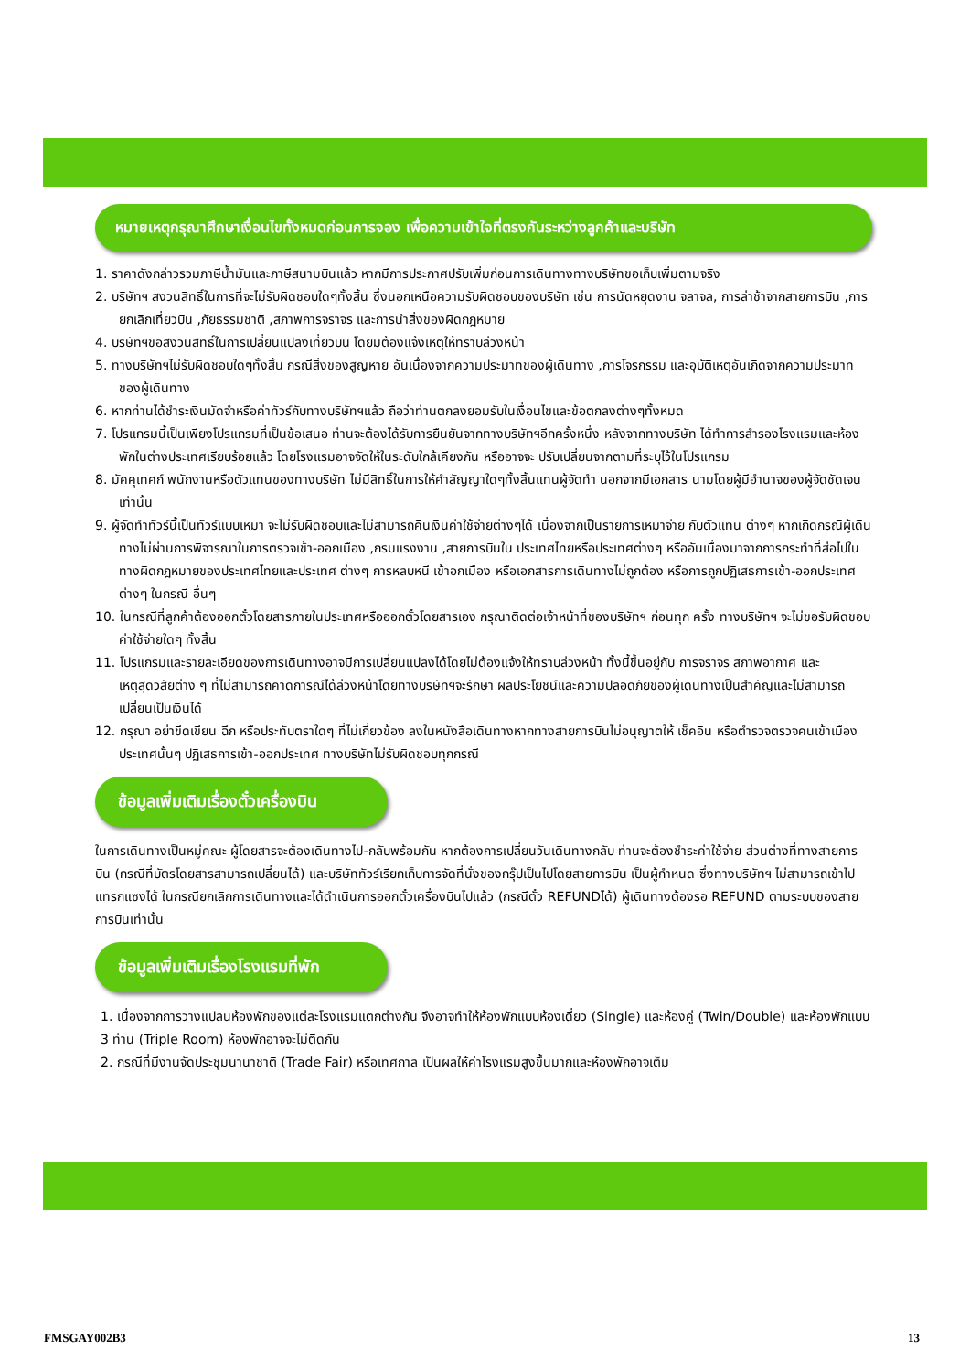หมายเหตุกรุณาศึกษาเงื่อนไขทั้งหมดก่อนการจอง เพื่อความเข้าใจที่ตรงกันระหว่างลูกค้าและบริษัท
1. ราคาดังกล่าวรวมภาษีน้ำมันและภาษีสนามบินแล้ว หากมีการประกาศปรับเพิ่มก่อนการเดินทางทางบริษัทขอเก็บเพิ่มตามจริง
2. บริษัทฯ สงวนสิทธิ์ในการที่จะไม่รับผิดชอบใดๆทั้งสิ้น ซึ่งนอกเหนือความรับผิดชอบของบริษัท เช่น การนัดหยุดงาน จลาจล, การล่าช้าจากสายการบิน ,การยกเลิกเที่ยวบิน ,ภัยธรรมชาติ ,สภาพการจราจร และการนำสิ่งของผิดกฎหมาย
4. บริษัทฯขอสงวนสิทธิ์ในการเปลี่ยนแปลงเที่ยวบิน โดยมิต้องแจ้งเหตุให้ทราบล่วงหน้า
5. ทางบริษัทฯไม่รับผิดชอบใดๆทั้งสิ้น กรณีสิ่งของสูญหาย อันเนื่องจากความประมาทของผู้เดินทาง ,การโจรกรรม และอุบัติเหตุอันเกิดจากความประมาทของผู้เดินทาง
6. หากท่านได้ชำระเงินมัดจำหรือค่าทัวร์กับทางบริษัทฯแล้ว ถือว่าท่านตกลงยอมรับในเงื่อนไขและข้อตกลงต่างๆทั้งหมด
7. โปรแกรมนี้เป็นเพียงโปรแกรมที่เป็นข้อเสนอ ท่านจะต้องได้รับการยืนยันจากทางบริษัทฯอีกครั้งหนึ่ง หลังจากทางบริษัท ได้ทำการสำรองโรงแรมและห้องพักในต่างประเทศเรียบร้อยแล้ว โดยโรงแรมอาจจัดให้ในระดับใกล้เคียงกัน หรืออาจจะ ปรับเปลี่ยนจากตามที่ระบุไว้ในโปรแกรม
8. มัคคุเทศก์ พนักงานหรือตัวแทนของทางบริษัท ไม่มีสิทธิ์ในการให้คำสัญญาใดๆทั้งสิ้นแทนผู้จัดทำ นอกจากมีเอกสาร นามโดยผู้มีอำนาจของผู้จัดชัดเจนเท่านั้น
9. ผู้จัดทำทัวร์นี้เป็นทัวร์แบบเหมา จะไม่รับผิดชอบและไม่สามารถคืนเงินค่าใช้จ่ายต่างๆได้ เนื่องจากเป็นรายการเหมาจ่าย กับตัวแทน ต่างๆ หากเกิดกรณีผู้เดินทางไม่ผ่านการพิจารณาในการตรวจเข้า-ออกเมือง ,กรมแรงงาน ,สายการบินใน ประเทศไทยหรือประเทศต่างๆ หรืออันเนื่องมาจากการกระทำที่ส่อไปในทางผิดกฎหมายของประเทศไทยและประเทศ ต่างๆ การหลบหนี เข้าอกเมือง หรือเอกสารการเดินทางไม่ถูกต้อง หรือการถูกปฏิเสธการเข้า-ออกประเทศต่างๆ ในกรณี อื่นๆ
10. ในกรณีที่ลูกค้าต้องออกตั๋วโดยสารภายในประเทศหรือออกตั๋วโดยสารเอง กรุณาติดต่อเจ้าหน้าที่ของบริษัทฯ ก่อนทุก ครั้ง ทางบริษัทฯ จะไม่ขอรับผิดชอบค่าใช้จ่ายใดๆ ทั้งสิ้น
11. โปรแกรมและรายละเอียดของการเดินทางอาจมีการเปลี่ยนแปลงได้โดยไม่ต้องแจ้งให้ทราบล่วงหน้า ทั้งนี้ขึ้นอยู่กับ การจราจร สภาพอากาศ และเหตุสุดวิสัยต่าง ๆ ที่ไม่สามารถคาดการณ์ได้ล่วงหน้าโดยทางบริษัทฯจะรักษา ผลประโยชน์และความปลอดภัยของผู้เดินทางเป็นสำคัญและไม่สามารถเปลี่ยนเป็นเงินได้
12. กรุณา อย่าขีดเขียน ฉีก หรือประทับตราใดๆ ที่ไม่เกี่ยวข้อง ลงในหนังสือเดินทางหากทางสายการบินไม่อนุญาตให้ เช็คอิน หรือตำรวจตรวจคนเข้าเมืองประเทศนั้นๆ ปฏิเสธการเข้า-ออกประเทศ ทางบริษัทไม่รับผิดชอบทุกกรณี
ข้อมูลเพิ่มเติมเรื่องตั๋วเครื่องบิน
ในการเดินทางเป็นหมู่คณะ ผู้โดยสารจะต้องเดินทางไป-กลับพร้อมกัน หากต้องการเปลี่ยนวันเดินทางกลับ ท่านจะต้องชำระค่าใช้จ่าย ส่วนต่างที่ทางสายการบิน (กรณีที่บัตรโดยสารสามารถเปลี่ยนได้) และบริษัททัวร์เรียกเก็บการจัดที่นั่งของกรุ๊ปเป็นไปโดยสายการบิน เป็นผู้กำหนด ซึ่งทางบริษัทฯ ไม่สามารถเข้าไปแทรกแซงได้ ในกรณียกเลิกการเดินทางและได้ดำเนินการออกตั๋วเครื่องบินไปแล้ว (กรณีตั๋ว REFUNDได้) ผู้เดินทางต้องรอ REFUND ตามระบบของสายการบินเท่านั้น
ข้อมูลเพิ่มเติมเรื่องโรงแรมที่พัก
1. เนื่องจากการวางแปลนห้องพักของแต่ละโรงแรมแตกต่างกัน จึงอาจทำให้ห้องพักแบบห้องเดี่ยว (Single) และห้องคู่ (Twin/Double) และห้องพักแบบ 3 ท่าน (Triple Room) ห้องพักอาจจะไม่ติดกัน
2. กรณีที่มีงานจัดประชุมนานาชาติ (Trade Fair) หรือเทศกาล เป็นผลให้ค่าโรงแรมสูงขึ้นมากและห้องพักอาจเต็ม
FMSGAY002B3 13